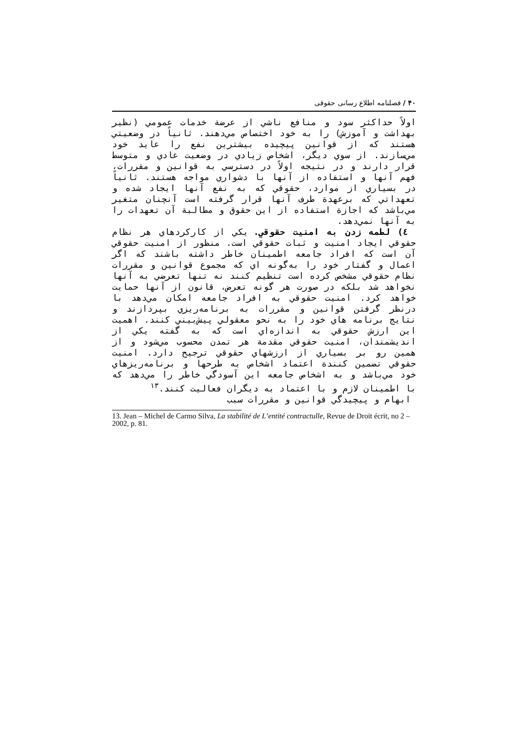۴۰ / فصلنامه اطلاع رسانی حقوقی
اولاً حداکثر سود و منافع ناشي از عرضة خدمات عمومي (نظير بهداشت و آموزش) را به خود اختصاص مي‌دهند. ثانياً در وضعيتي هستند که از قوانين پيچيده بيشترين نفع را عايد خود مي‌سازند. از سوي ديگر، اشخاص زيادي در وضعيت عادي و متوسط قرار دارند و در نتيجه اولاً در دسترسي به قوانين و مقررات، فهم آنها و استفاده از آنها با دشواري مواجه هستند. ثانياً در بسياري از موارد، حقوقي که به نفع آنها ايجاد شده و تعهداتي که برعهدة طرف آنها قرار گرفته است آنچنان متغير مي‌باشد که اجازة استفاده از اين حقوق و مطالبة آن تعهدات را به آنها نمي‌دهد.
٤) لطمه زدن به امنيت حقوقي. يکي از کارکردهاي هر نظام حقوقي ايجاد امنيت و ثبات حقوقي است. منظور از امنيت حقوقي آن است که افراد جامعه اطمينان خاطر داشته باشند که اگر اعمال و گفتار خود را به‌گونه اي که مجموع قوانين و مقررات نظام حقوقي مشخص کرده است تنظيم کنند نه تنها تعرضي به آنها نخواهد شد بلکه در صورت هر گونه تعرض، قانون از آنها حمايت خواهد کرد. امنيت حقوقي به افراد جامعه امکان مي‌دهد با درنظر گرفتن قوانين و مقررات به برنامه‌ريزي بپردازند و نتايج برنامه هاي خود را به نحو معقولي پيش‌بيني کنند. اهميت اين ارزش حقوقي به اندازه‌اي است که به گفته يکي از انديشمندان، امنيت حقوقي مقدمة هر تمدن محسوب مي‌شود و از همين رو بر بسياري از ارزشهاي حقوقي ترجيح دارد. امنيت حقوقي تضمين کنندة اعتماد اشخاص به طرحها و برنامه‌ريزهاي خود مي‌باشد و به اشخاص جامعه اين آسودگي خاطر را مي‌دهد که با اطمينان لازم و با اعتماد به ديگران فعاليت کنند.<sup>١٣</sup>
ابهام و پيچيدگي قوانين و مقررات سبب
13. Jean – Michel de Carmo Silva, La stabilité de L’entité contractulle, Revue de Droit écrit, no 2 – 2002, p. 81.